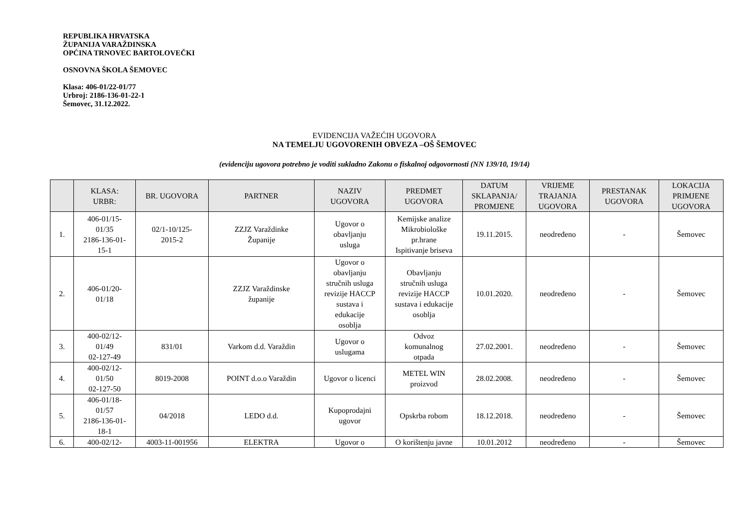REPUBLIKA HRVATSKA
ŽUPANIJA VARAŽDINSKA
OPĆINA TRNOVEC BARTOLOVEČKI
OSNOVNA ŠKOLA ŠEMOVEC
Klasa: 406-01/22-01/77
Urbroj: 2186-136-01-22-1
Šemovec, 31.12.2022.
EVIDENCIJA VAŽEĆIH UGOVORA
NA TEMELJU UGOVORENIH OBVEZA –OŠ ŠEMOVEC
(evidenciju ugovora potrebno je voditi sukladno Zakonu o fiskalnoj odgovornosti (NN 139/10, 19/14)
| | KLASA: URBR: | BR. UGOVORA | PARTNER | NAZIV UGOVORA | PREDMET UGOVORA | DATUM SKLAPANJA/ PROMJENE | VRIJEME TRAJANJA UGOVORA | PRESTANAK UGOVORA | LOKACIJA PRIMJENE UGOVORA |
| --- | --- | --- | --- | --- | --- | --- | --- | --- | --- |
| 1. | 406-01/15- 01/35 2186-136-01- 15-1 | 02/1-10/125- 2015-2 | ZZJZ Varaždinke Županije | Ugovor o obavljanju usluga | Kemijske analize Mikrobiološke pr.hrane Ispitivanje briseva | 19.11.2015. | neodređeno | - | Šemovec |
| 2. | 406-01/20- 01/18 | | ZZJZ Varaždinske županije | Ugovor o obavljanju stručnih usluga revizije HACCP sustava i edukacije osoblja | Obavljanju stručnih usluga revizije HACCP sustava i edukacije osoblja | 10.01.2020. | neodređeno | - | Šemovec |
| 3. | 400-02/12- 01/49 02-127-49 | 831/01 | Varkom d.d. Varaždin | Ugovor o uslugama | Odvoz komunalnog otpada | 27.02.2001. | neodređeno | - | Šemovec |
| 4. | 400-02/12- 01/50 02-127-50 | 8019-2008 | POINT d.o.o Varaždin | Ugovor o licenci | METEL WIN proizvod | 28.02.2008. | neodređeno | - | Šemovec |
| 5. | 406-01/18- 01/57 2186-136-01- 18-1 | 04/2018 | LEDO d.d. | Kupoprodajni ugovor | Opskrba robom | 18.12.2018. | neodređeno | - | Šemovec |
| 6. | 400-02/12- | 4003-11-001956 | ELEKTRA | Ugovor o | O korištenju javne | 10.01.2012 | neodređeno | - | Šemovec |